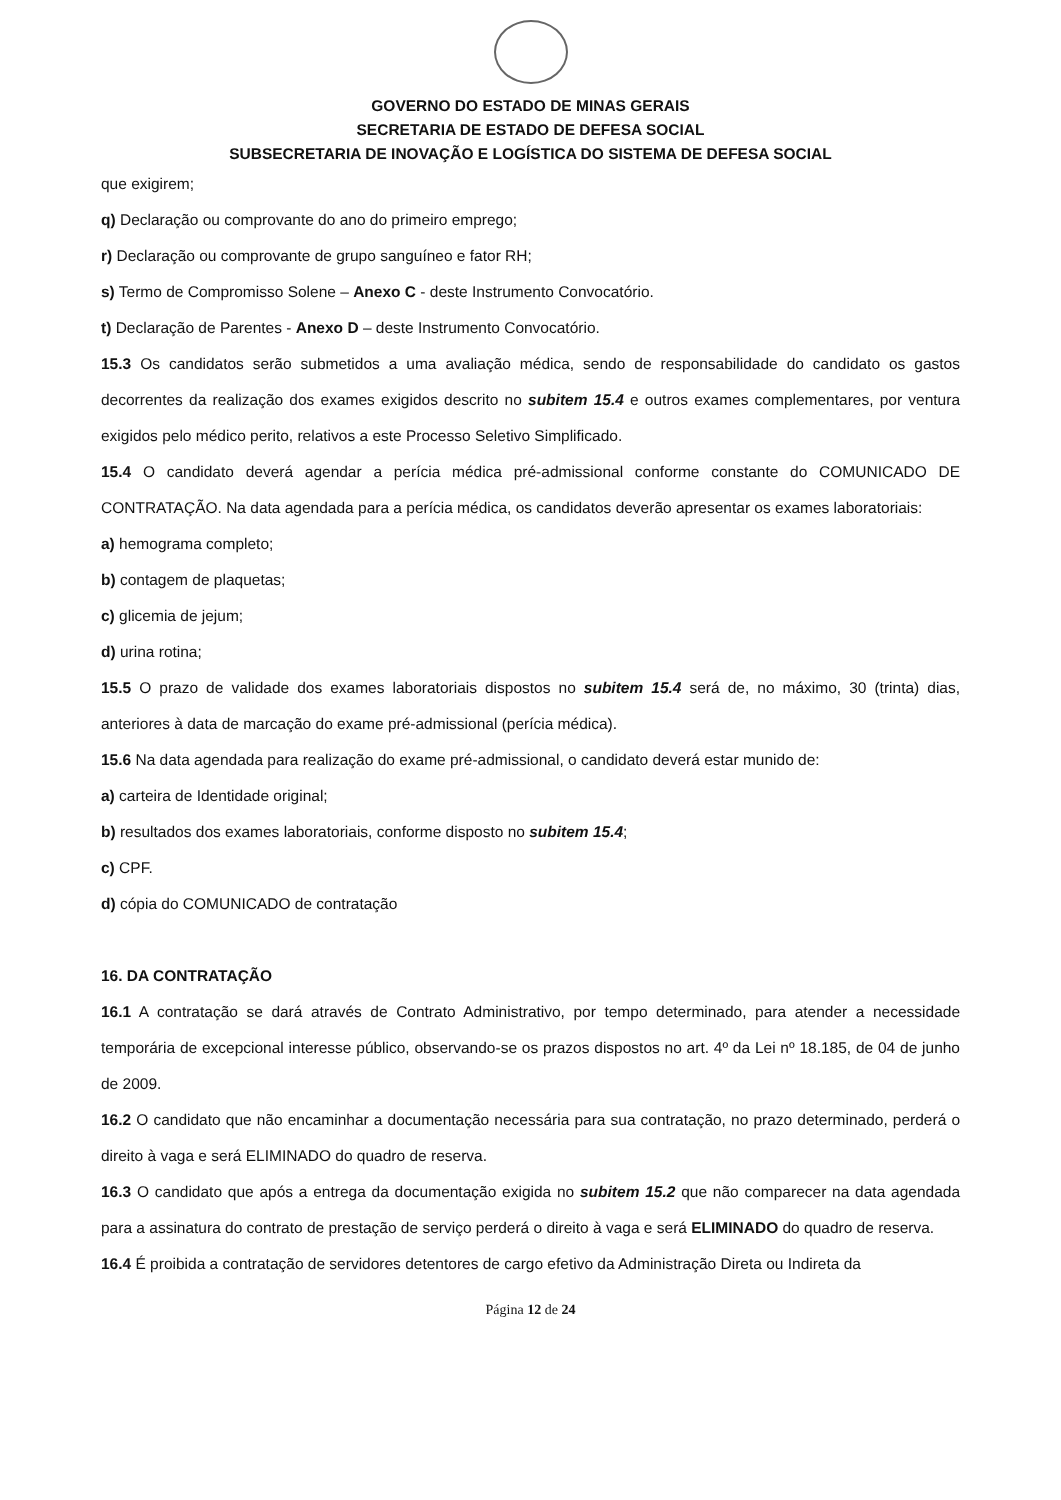GOVERNO DO ESTADO DE MINAS GERAIS
SECRETARIA DE ESTADO DE DEFESA SOCIAL
SUBSECRETARIA DE INOVAÇÃO E LOGÍSTICA DO SISTEMA DE DEFESA SOCIAL
que exigirem;
q) Declaração ou comprovante do ano do primeiro emprego;
r) Declaração ou comprovante de grupo sanguíneo e fator RH;
s) Termo de Compromisso Solene – Anexo C - deste Instrumento Convocatório.
t) Declaração de Parentes - Anexo D – deste Instrumento Convocatório.
15.3 Os candidatos serão submetidos a uma avaliação médica, sendo de responsabilidade do candidato os gastos decorrentes da realização dos exames exigidos descrito no subitem 15.4 e outros exames complementares, por ventura exigidos pelo médico perito, relativos a este Processo Seletivo Simplificado.
15.4 O candidato deverá agendar a perícia médica pré-admissional conforme constante do COMUNICADO DE CONTRATAÇÃO. Na data agendada para a perícia médica, os candidatos deverão apresentar os exames laboratoriais:
a) hemograma completo;
b) contagem de plaquetas;
c) glicemia de jejum;
d) urina rotina;
15.5 O prazo de validade dos exames laboratoriais dispostos no subitem 15.4 será de, no máximo, 30 (trinta) dias, anteriores à data de marcação do exame pré-admissional (perícia médica).
15.6 Na data agendada para realização do exame pré-admissional, o candidato deverá estar munido de:
a) carteira de Identidade original;
b) resultados dos exames laboratoriais, conforme disposto no subitem 15.4;
c) CPF.
d) cópia do COMUNICADO de contratação
16. DA CONTRATAÇÃO
16.1 A contratação se dará através de Contrato Administrativo, por tempo determinado, para atender a necessidade temporária de excepcional interesse público, observando-se os prazos dispostos no art. 4º da Lei nº 18.185, de 04 de junho de 2009.
16.2 O candidato que não encaminhar a documentação necessária para sua contratação, no prazo determinado, perderá o direito à vaga e será ELIMINADO do quadro de reserva.
16.3 O candidato que após a entrega da documentação exigida no subitem 15.2 que não comparecer na data agendada para a assinatura do contrato de prestação de serviço perderá o direito à vaga e será ELIMINADO do quadro de reserva.
16.4 É proibida a contratação de servidores detentores de cargo efetivo da Administração Direta ou Indireta da
Página 12 de 24